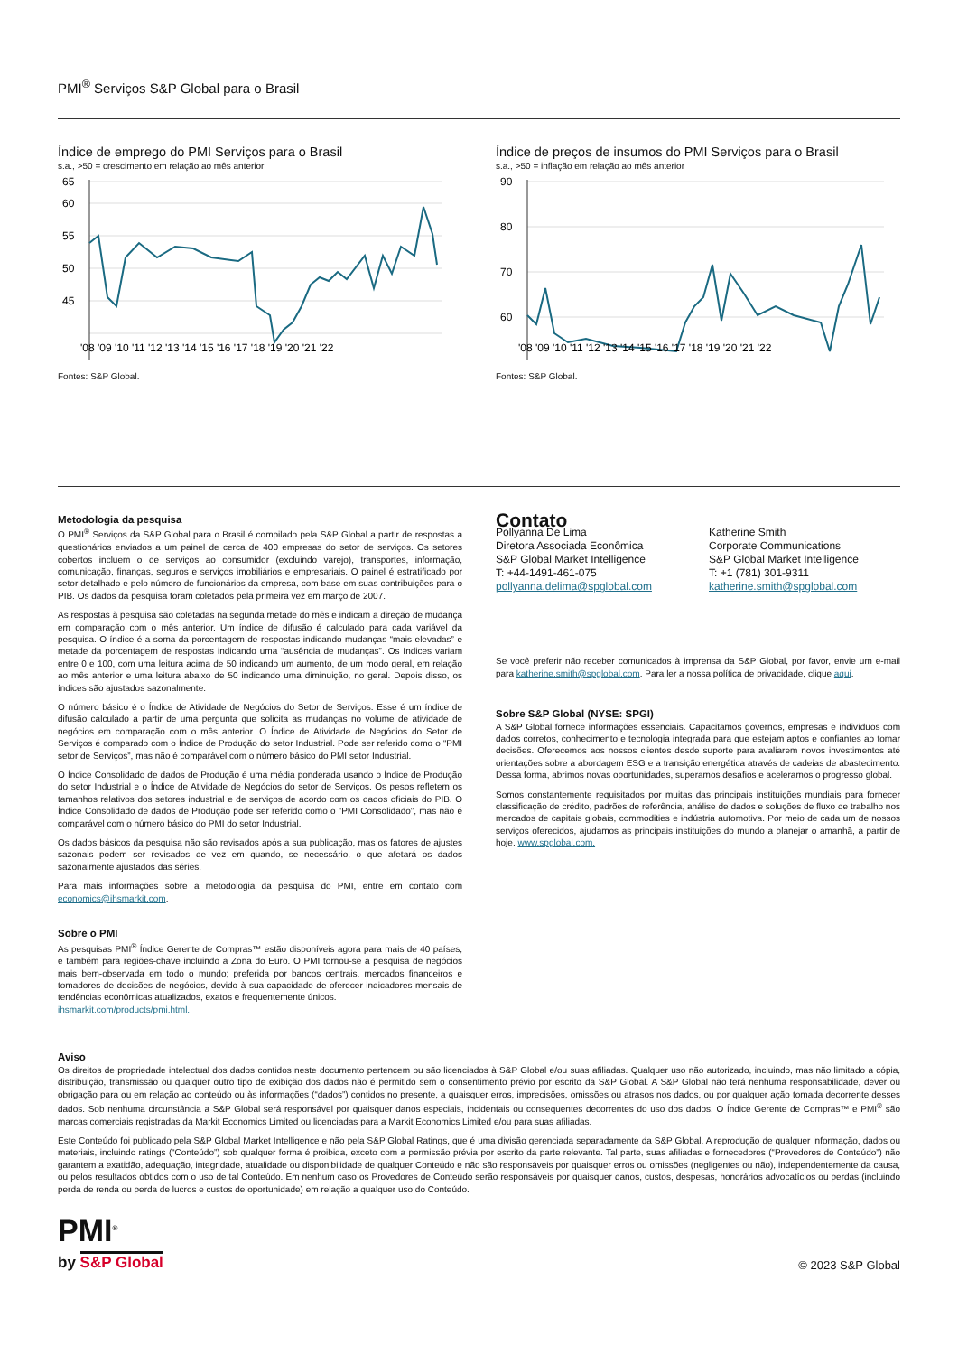PMI<sup>®</sup> Serviços S&P Global para o Brasil
Índice de emprego do PMI Serviços para o Brasil
s.a., >50 = crescimento em relação ao mês anterior
65
60
55
50
45
'08 '09 '10 '11 '12 '13 '14 '15 '16 '17 '18 '19 '20 '21 '22
Fontes: S&P Global.
Índice de preços de insumos do PMI Serviços para o Brasil
s.a., >50 = inflação em relação ao mês anterior
90
80
70
60
'08 '09 '10 '11 '12 '13 '14 '15 '16 '17 '18 '19 '20 '21 '22
Fontes: S&P Global.
Metodologia da pesquisa
O PMI<sup>®</sup> Serviços da S&P Global para o Brasil é compilado pela S&P Global a partir de respostas a questionários enviados a um painel de cerca de 400 empresas do setor de serviços. Os setores cobertos incluem o de serviços ao consumidor (excluindo varejo), transportes, informação, comunicação, finanças, seguros e serviços imobiliários e empresariais. O painel é estratificado por setor detalhado e pelo número de funcionários da empresa, com base em suas contribuições para o PIB. Os dados da pesquisa foram coletados pela primeira vez em março de 2007.
As respostas à pesquisa são coletadas na segunda metade do mês e indicam a direção de mudança em comparação com o mês anterior. Um índice de difusão é calculado para cada variável da pesquisa. O índice é a soma da porcentagem de respostas indicando mudanças “mais elevadas” e metade da porcentagem de respostas indicando uma “ausência de mudanças”. Os índices variam entre 0 e 100, com uma leitura acima de 50 indicando um aumento, de um modo geral, em relação ao mês anterior e uma leitura abaixo de 50 indicando uma diminuição, no geral. Depois disso, os índices são ajustados sazonalmente.
O número básico é o Índice de Atividade de Negócios do Setor de Serviços. Esse é um índice de difusão calculado a partir de uma pergunta que solicita as mudanças no volume de atividade de negócios em comparação com o mês anterior. O Índice de Atividade de Negócios do Setor de Serviços é comparado com o Índice de Produção do setor Industrial. Pode ser referido como o “PMI setor de Serviços”, mas não é comparável com o número básico do PMI setor Industrial.
O Índice Consolidado de dados de Produção é uma média ponderada usando o Índice de Produção do setor Industrial e o Índice de Atividade de Negócios do setor de Serviços. Os pesos refletem os tamanhos relativos dos setores industrial e de serviços de acordo com os dados oficiais do PIB. O Índice Consolidado de dados de Produção pode ser referido como o “PMI Consolidado”, mas não é comparável com o número básico do PMI do setor Industrial.
Os dados básicos da pesquisa não são revisados após a sua publicação, mas os fatores de ajustes sazonais podem ser revisados de vez em quando, se necessário, o que afetará os dados sazonalmente ajustados das séries.
Para mais informações sobre a metodologia da pesquisa do PMI, entre em contato com economics@ihsmarkit.com.
Sobre o PMI
As pesquisas PMI<sup>®</sup> Índice Gerente de Compras™ estão disponíveis agora para mais de 40 países, e também para regiões-chave incluindo a Zona do Euro. O PMI tornou-se a pesquisa de negócios mais bem-observada em todo o mundo; preferida por bancos centrais, mercados financeiros e tomadores de decisões de negócios, devido à sua capacidade de oferecer indicadores mensais de tendências econômicas atualizados, exatos e frequentemente únicos.
ihsmarkit.com/products/pmi.html.
Contato
Pollyanna De Lima
Diretora Associada Econômica
S&P Global Market Intelligence
T: +44-1491-461-075
pollyanna.delima@spglobal.com
Katherine Smith
Corporate Communications
S&P Global Market Intelligence
T: +1 (781) 301-9311
katherine.smith@spglobal.com
Se você preferir não receber comunicados à imprensa da S&P Global, por favor, envie um e-mail para katherine.smith@spglobal.com. Para ler a nossa política de privacidade, clique aqui.
Sobre S&P Global (NYSE: SPGI)
A S&P Global fornece informações essenciais. Capacitamos governos, empresas e indivíduos com dados corretos, conhecimento e tecnologia integrada para que estejam aptos e confiantes ao tomar decisões. Oferecemos aos nossos clientes desde suporte para avaliarem novos investimentos até orientações sobre a abordagem ESG e a transição energética através de cadeias de abastecimento. Dessa forma, abrimos novas oportunidades, superamos desafios e aceleramos o progresso global.
Somos constantemente requisitados por muitas das principais instituições mundiais para fornecer classificação de crédito, padrões de referência, análise de dados e soluções de fluxo de trabalho nos mercados de capitais globais, commodities e indústria automotiva. Por meio de cada um de nossos serviços oferecidos, ajudamos as principais instituições do mundo a planejar o amanhã, a partir de hoje. www.spglobal.com.
Aviso
Os direitos de propriedade intelectual dos dados contidos neste documento pertencem ou são licenciados à S&P Global e/ou suas afiliadas. Qualquer uso não autorizado, incluindo, mas não limitado a cópia, distribuição, transmissão ou qualquer outro tipo de exibição dos dados não é permitido sem o consentimento prévio por escrito da S&P Global. A S&P Global não terá nenhuma responsabilidade, dever ou obrigação para ou em relação ao conteúdo ou às informações (“dados”) contidos no presente, a quaisquer erros, imprecisões, omissões ou atrasos nos dados, ou por qualquer ação tomada decorrente desses dados. Sob nenhuma circunstância a S&P Global será responsável por quaisquer danos especiais, incidentais ou consequentes decorrentes do uso dos dados. O Índice Gerente de Compras™ e PMI<sup>®</sup> são marcas comerciais registradas da Markit Economics Limited ou licenciadas para a Markit Economics Limited e/ou para suas afiliadas.
Este Conteúdo foi publicado pela S&P Global Market Intelligence e não pela S&P Global Ratings, que é uma divisão gerenciada separadamente da S&P Global. A reprodução de qualquer informação, dados ou materiais, incluindo ratings (“Conteúdo”) sob qualquer forma é proibida, exceto com a permissão prévia por escrito da parte relevante. Tal parte, suas afiliadas e fornecedores (“Provedores de Conteúdo”) não garantem a exatidão, adequação, integridade, atualidade ou disponibilidade de qualquer Conteúdo e não são responsáveis por quaisquer erros ou omissões (negligentes ou não), independentemente da causa, ou pelos resultados obtidos com o uso de tal Conteúdo. Em nenhum caso os Provedores de Conteúdo serão responsáveis por quaisquer danos, custos, despesas, honorários advocatícios ou perdas (incluindo perda de renda ou perda de lucros e custos de oportunidade) em relação a qualquer uso do Conteúdo.
PMI<sup>®</sup>
by S&P Global
© 2023 S&P Global